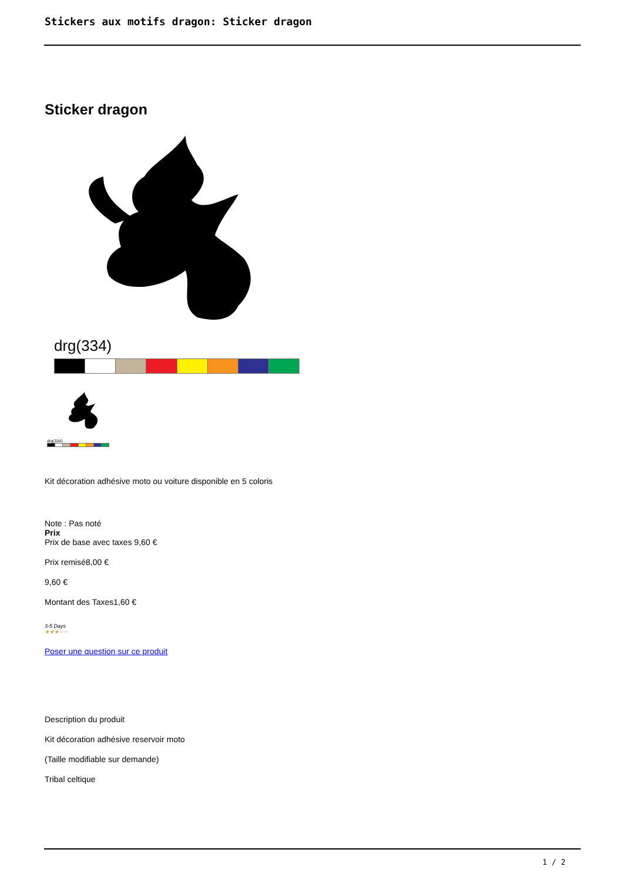Stickers aux motifs dragon: Sticker dragon
Sticker dragon
drg(334)
drg(334)
Kit décoration adhésive moto ou voiture disponible en 5 coloris
Note : Pas noté
Prix
Prix de base avec taxes 9,60 €
Prix remisé8,00 €
9,60 €
Montant des Taxes1,60 €
3-5 Days
★★★★★
Poser une question sur ce produit
Description du produit
Kit décoration adhésive reservoir moto
(Taille modifiable sur demande)
Tribal celtique
1 / 2